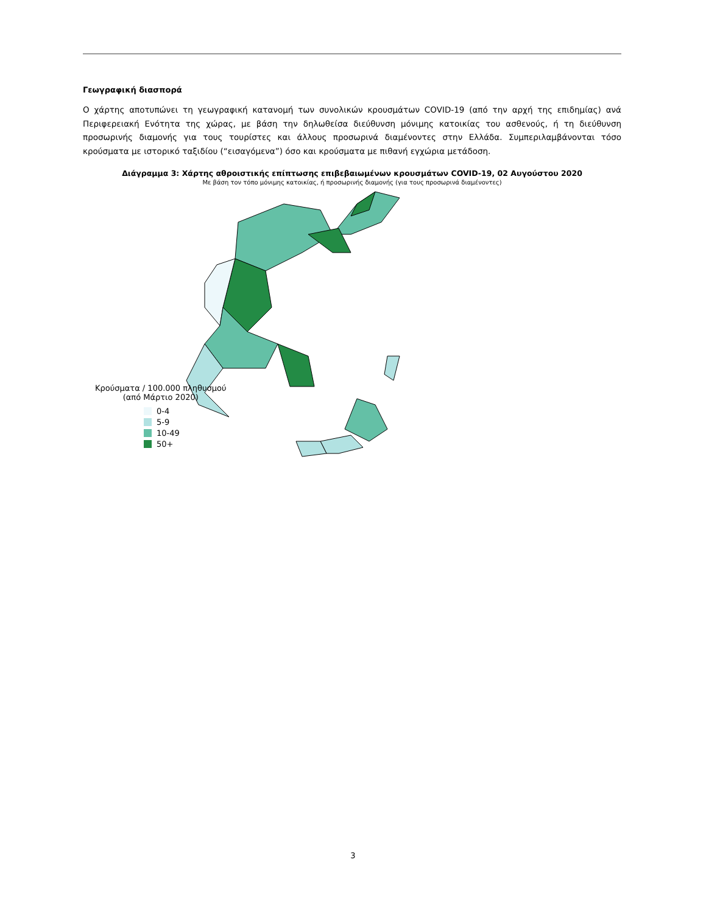Γεωγραφική διασπορά
Ο χάρτης αποτυπώνει τη γεωγραφική κατανομή των συνολικών κρουσμάτων COVID-19 (από την αρχή της επιδημίας) ανά Περιφερειακή Ενότητα της χώρας, με βάση την δηλωθείσα διεύθυνση μόνιμης κατοικίας του ασθενούς, ή τη διεύθυνση προσωρινής διαμονής για τους τουρίστες και άλλους προσωρινά διαμένοντες στην Ελλάδα. Συμπεριλαμβάνονται τόσο κρούσματα με ιστορικό ταξιδίου (“εισαγόμενα”) όσο και κρούσματα με πιθανή εγχώρια μετάδοση.
Διάγραμμα 3: Χάρτης αθροιστικής επίπτωσης επιβεβαιωμένων κρουσμάτων COVID-19, 02 Αυγούστου 2020
Με βάση τον τόπο μόνιμης κατοικίας, ή προσωρινής διαμονής (για τους προσωρινά διαμένοντες)
Κρούσματα / 100.000 πληθυσμού
(από Μάρτιο 2020)
0-4
5-9
10-49
50+
3